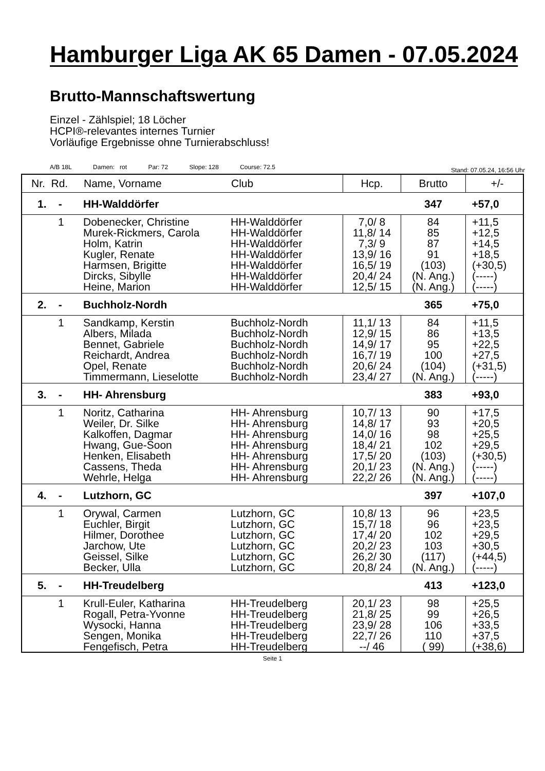Hamburger Liga AK 65 Damen - 07.05.2024
Brutto-Mannschaftswertung
Einzel - Zählspiel; 18 Löcher
HCPI®-relevantes internes Turnier
Vorläufige Ergebnisse ohne Turnierabschluss!
A/B 18L Damen: rot Par: 72 Slope: 128 Course: 72.5
Stand: 07.05.24, 16:56 Uhr
| Nr. Rd. | Name, Vorname | Club | Hcp. | Brutto | +/- |
| --- | --- | --- | --- | --- | --- |
| 1. - | HH-Walddörfer | | | 347 | +57,0 |
| 1 | Dobenecker, Christine | HH-Walddörfer | 7,0/ 8 | 84 | +11,5 |
| | Murek-Rickmers, Carola | HH-Walddörfer | 11,8/ 14 | 85 | +12,5 |
| | Holm, Katrin | HH-Walddörfer | 7,3/ 9 | 87 | +14,5 |
| | Kugler, Renate | HH-Walddörfer | 13,9/ 16 | 91 | +18,5 |
| | Harmsen, Brigitte | HH-Walddörfer | 16,5/ 19 | (103) | (+30,5) |
| | Dircks, Sibylle | HH-Walddörfer | 20,4/ 24 | (N. Ang.) | (-----) |
| | Heine, Marion | HH-Walddörfer | 12,5/ 15 | (N. Ang.) | (-----) |
| 2. - | Buchholz-Nordh | | | 365 | +75,0 |
| 1 | Sandkamp, Kerstin | Buchholz-Nordh | 11,1/ 13 | 84 | +11,5 |
| | Albers, Milada | Buchholz-Nordh | 12,9/ 15 | 86 | +13,5 |
| | Bennet, Gabriele | Buchholz-Nordh | 14,9/ 17 | 95 | +22,5 |
| | Reichardt, Andrea | Buchholz-Nordh | 16,7/ 19 | 100 | +27,5 |
| | Opel, Renate | Buchholz-Nordh | 20,6/ 24 | (104) | (+31,5) |
| | Timmermann, Lieselotte | Buchholz-Nordh | 23,4/ 27 | (N. Ang.) | (-----) |
| 3. - | HH- Ahrensburg | | | 383 | +93,0 |
| 1 | Noritz, Catharina | HH- Ahrensburg | 10,7/ 13 | 90 | +17,5 |
| | Weiler, Dr. Silke | HH- Ahrensburg | 14,8/ 17 | 93 | +20,5 |
| | Kalkoffen, Dagmar | HH- Ahrensburg | 14,0/ 16 | 98 | +25,5 |
| | Hwang, Gue-Soon | HH- Ahrensburg | 18,4/ 21 | 102 | +29,5 |
| | Henken, Elisabeth | HH- Ahrensburg | 17,5/ 20 | (103) | (+30,5) |
| | Cassens, Theda | HH- Ahrensburg | 20,1/ 23 | (N. Ang.) | (-----) |
| | Wehrle, Helga | HH- Ahrensburg | 22,2/ 26 | (N. Ang.) | (-----) |
| 4. - | Lutzhorn, GC | | | 397 | +107,0 |
| 1 | Orywal, Carmen | Lutzhorn, GC | 10,8/ 13 | 96 | +23,5 |
| | Euchler, Birgit | Lutzhorn, GC | 15,7/ 18 | 96 | +23,5 |
| | Hilmer, Dorothee | Lutzhorn, GC | 17,4/ 20 | 102 | +29,5 |
| | Jarchow, Ute | Lutzhorn, GC | 20,2/ 23 | 103 | +30,5 |
| | Geissel, Silke | Lutzhorn, GC | 26,2/ 30 | (117) | (+44,5) |
| | Becker, Ulla | Lutzhorn, GC | 20,8/ 24 | (N. Ang.) | (-----) |
| 5. - | HH-Treudelberg | | | 413 | +123,0 |
| 1 | Krull-Euler, Katharina | HH-Treudelberg | 20,1/ 23 | 98 | +25,5 |
| | Rogall, Petra-Yvonne | HH-Treudelberg | 21,8/ 25 | 99 | +26,5 |
| | Wysocki, Hanna | HH-Treudelberg | 23,9/ 28 | 106 | +33,5 |
| | Sengen, Monika | HH-Treudelberg | 22,7/ 26 | 110 | +37,5 |
| | Fengefisch, Petra | HH-Treudelberg | --/ 46 | ( 99) | (+38,6) |
Seite 1